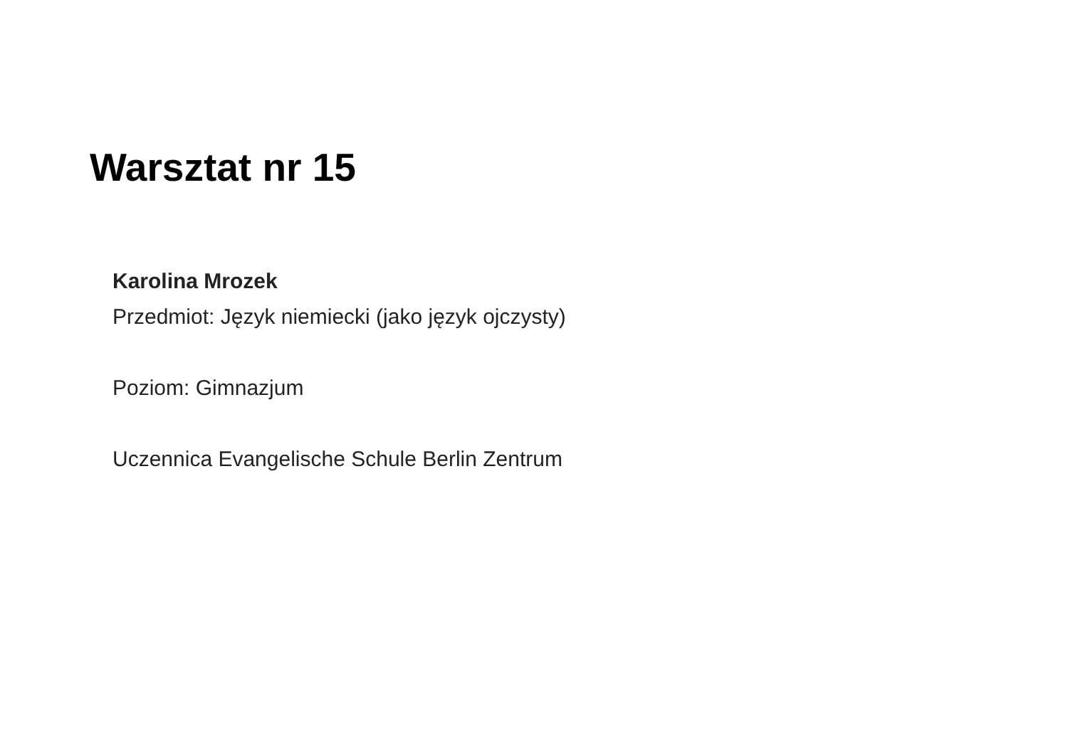Warsztat nr 15
Karolina Mrozek
Przedmiot: Język niemiecki (jako język ojczysty)
Poziom: Gimnazjum
Uczennica Evangelische Schule Berlin Zentrum